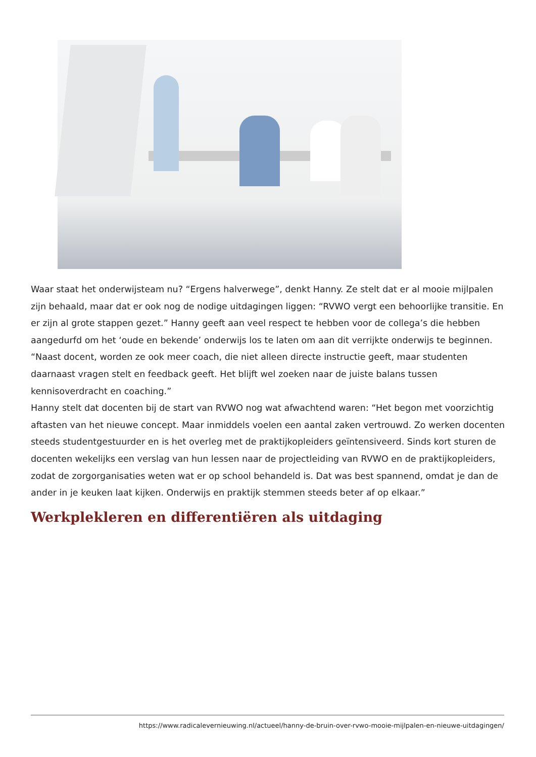Waar staat het onderwijsteam nu? “Ergens halverwege”, denkt Hanny. Ze stelt dat er al mooie mijlpalen zijn behaald, maar dat er ook nog de nodige uitdagingen liggen: “RVWO vergt een behoorlijke transitie. En er zijn al grote stappen gezet.” Hanny geeft aan veel respect te hebben voor de collega’s die hebben aangedurfd om het ‘oude en bekende’ onderwijs los te laten om aan dit verrijkte onderwijs te beginnen. “Naast docent, worden ze ook meer coach, die niet alleen directe instructie geeft, maar studenten daarnaast vragen stelt en feedback geeft. Het blijft wel zoeken naar de juiste balans tussen kennisoverdracht en coaching.”
Hanny stelt dat docenten bij de start van RVWO nog wat afwachtend waren: “Het begon met voorzichtig aftasten van het nieuwe concept. Maar inmiddels voelen een aantal zaken vertrouwd. Zo werken docenten steeds studentgestuurder en is het overleg met de praktijkopleiders geïntensiveerd. Sinds kort sturen de docenten wekelijks een verslag van hun lessen naar de projectleiding van RVWO en de praktijkopleiders, zodat de zorgorganisaties weten wat er op school behandeld is. Dat was best spannend, omdat je dan de ander in je keuken laat kijken. Onderwijs en praktijk stemmen steeds beter af op elkaar.”
Werkplekleren en differentiëren als uitdaging
https://www.radicalevernieuwing.nl/actueel/hanny-de-bruin-over-rvwo-mooie-mijlpalen-en-nieuwe-uitdagingen/